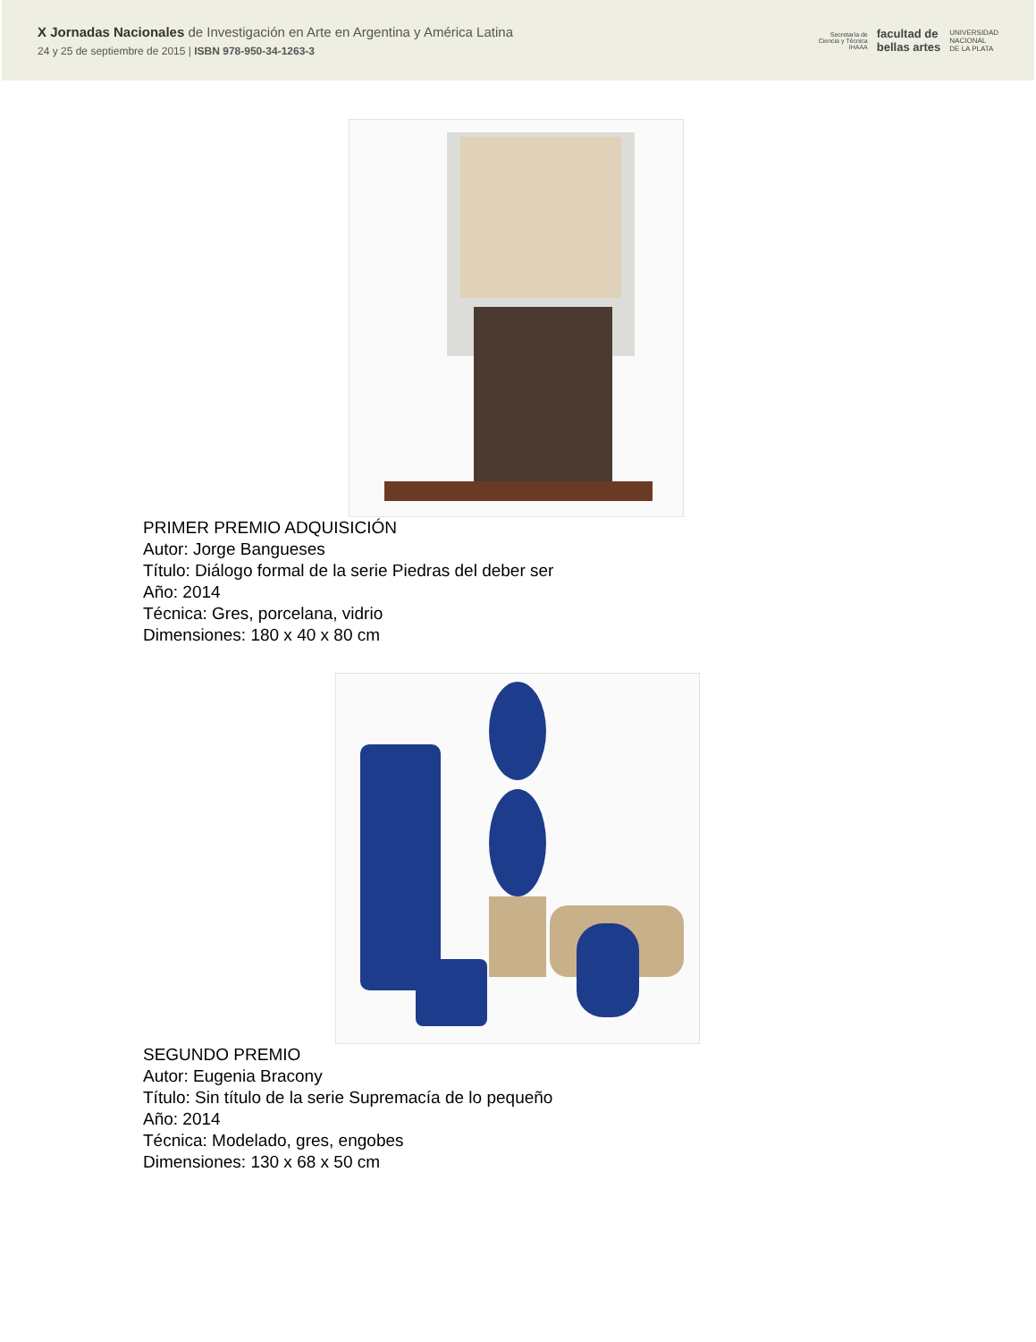X Jornadas Nacionales de Investigación en Arte en Argentina y América Latina
24 y 25 de septiembre de 2015 | ISBN 978-950-34-1263-3
Secretaría de
Ciencia y Técnica
IHAAA facultad de
bellas artes UNIVERSIDAD
NACIONAL
DE LA PLATA
PRIMER PREMIO ADQUISICIÓN
Autor: Jorge Bangueses
Título: Diálogo formal de la serie Piedras del deber ser
Año: 2014
Técnica: Gres, porcelana, vidrio
Dimensiones: 180 x 40 x 80 cm
SEGUNDO PREMIO
Autor: Eugenia Bracony
Título: Sin título de la serie Supremacía de lo pequeño
Año: 2014
Técnica: Modelado, gres, engobes
Dimensiones: 130 x 68 x 50 cm